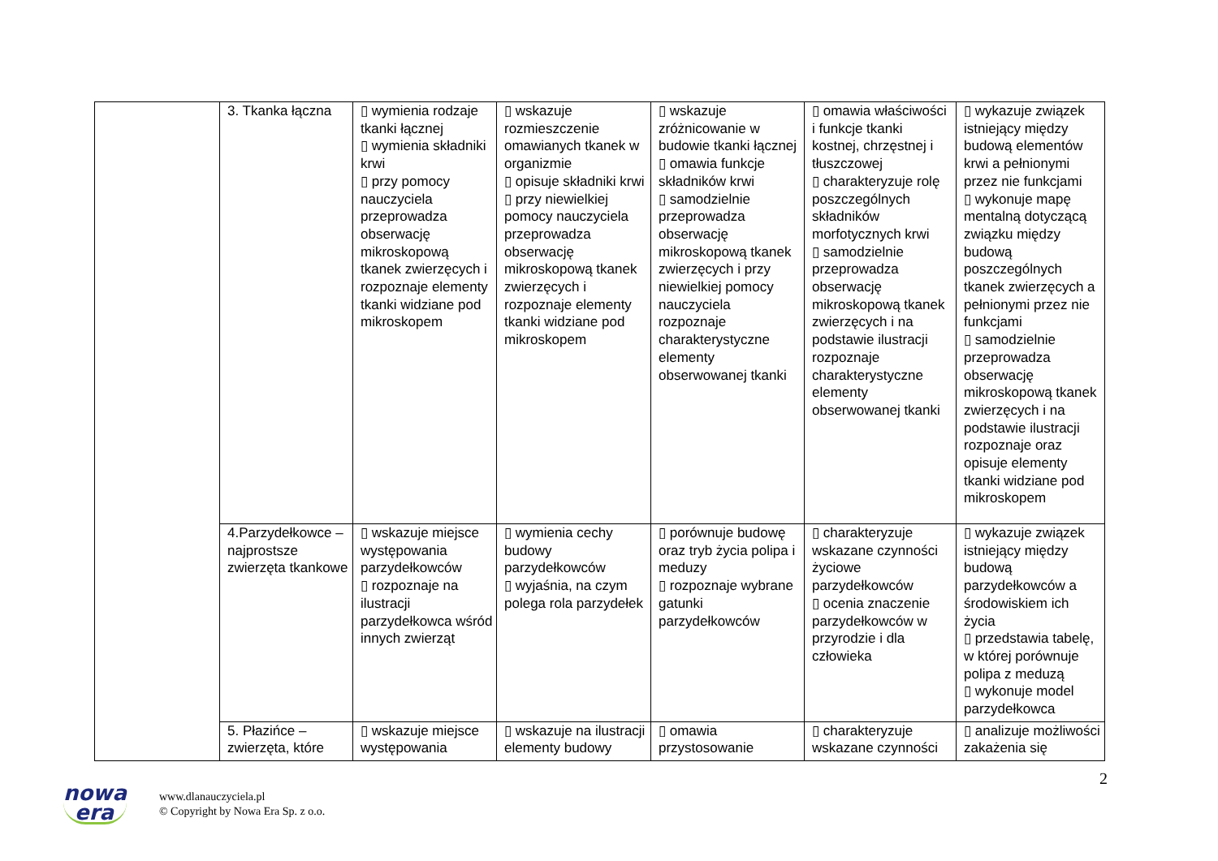| | 3. Tkanka łączna | ▯ wymienia rodzaje tkanki łącznej ▯ wymienia składniki krwi ▯ przy pomocy nauczyciela przeprowadza obserwację mikroskopową tkanek zwierzęcych i rozpoznaje elementy tkanki widziane pod mikroskopem | ▯ wskazuje rozmieszczenie omawianych tkanek w organizmie ▯ opisuje składniki krwi ▯ przy niewielkiej pomocy nauczyciela przeprowadza obserwację mikroskopową tkanek zwierzęcych i rozpoznaje elementy tkanki widziane pod mikroskopem | ▯ wskazuje zróżnicowanie w budowie tkanki łącznej ▯ omawia funkcje składników krwi ▯ samodzielnie przeprowadza obserwację mikroskopową tkanek zwierzęcych i przy niewielkiej pomocy nauczyciela rozpoznaje charakterystyczne elementy obserwowanej tkanki | ▯ omawia właściwości i funkcje tkanki kostnej, chrzęstnej i tłuszczowej ▯ charakteryzuje rolę poszczególnych składników morfotycznych krwi ▯ samodzielnie przeprowadza obserwację mikroskopową tkanek zwierzęcych i na podstawie ilustracji rozpoznaje charakterystyczne elementy obserwowanej tkanki | ▯ wykazuje związek istniejący między budową elementów krwi a pełnionymi przez nie funkcjami ▯ wykonuje mapę mentalną dotyczącą związku między budową poszczególnych tkanek zwierzęcych a pełnionymi przez nie funkcjami ▯ samodzielnie przeprowadza obserwację mikroskopową tkanek zwierzęcych i na podstawie ilustracji rozpoznaje oraz opisuje elementy tkanki widziane pod mikroskopem |
| | 4.Parzydełkowce – najprostsze zwierzęta tkankowe | ▯ wskazuje miejsce występowania parzydełkowców ▯ rozpoznaje na ilustracji parzydełkowca wśród innych zwierząt | ▯ wymienia cechy budowy parzydełkowców ▯ wyjaśnia, na czym polega rola parzydełek | ▯ porównuje budowę oraz tryb życia polipa i meduzy ▯ rozpoznaje wybrane gatunki parzydełkowców | ▯ charakteryzuje wskazane czynności życiowe parzydełkowców ▯ ocenia znaczenie parzydełkowców w przyrodzie i dla człowieka | ▯ wykazuje związek istniejący między budową parzydełkowców a środowiskiem ich życia ▯ przedstawia tabelę, w której porównuje polipa z meduzą ▯ wykonuje model parzydełkowca |
| | 5. Płazińce – zwierzęta, które | ▯ wskazuje miejsce występowania | ▯ wskazuje na ilustracji elementy budowy | ▯ omawia przystosowanie | ▯ charakteryzuje wskazane czynności | ▯ analizuje możliwości zakażenia się |
2
nowa
era
www.dlanauczyciela.pl
© Copyright by Nowa Era Sp. z o.o.